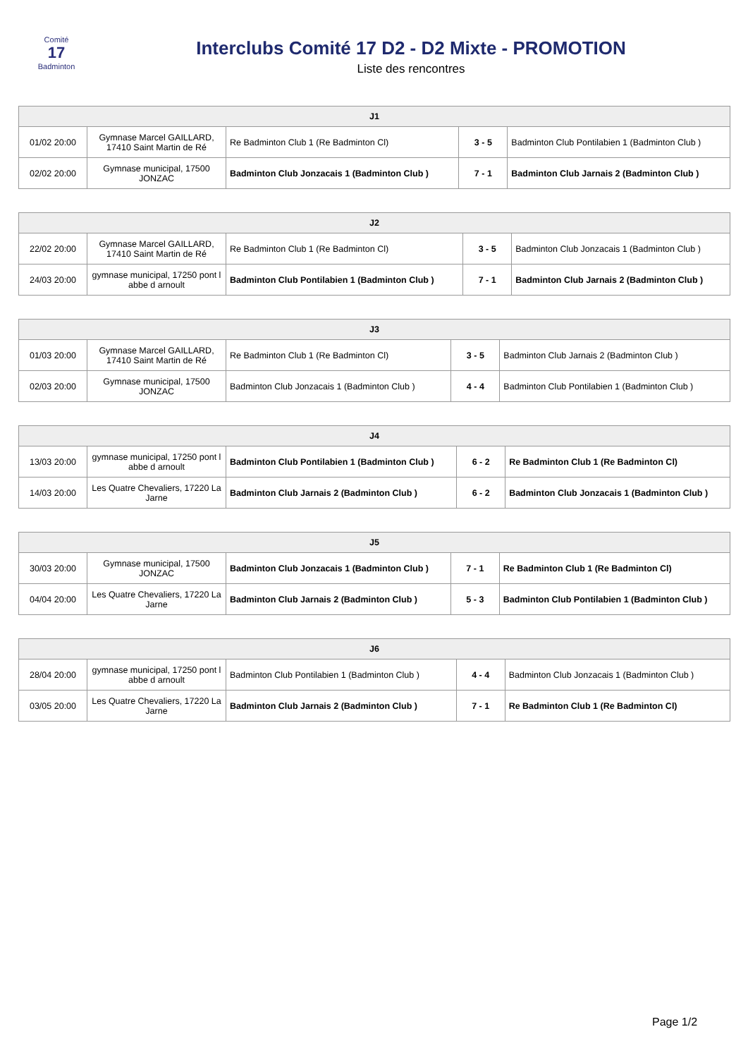Comité
17
Badminton
Interclubs Comité 17 D2 - D2 Mixte - PROMOTION
Liste des rencontres
| J1 | | | | |
| --- | --- | --- | --- | --- |
| 01/02 20:00 | Gymnase Marcel GAILLARD, 17410 Saint Martin de Ré | Re Badminton Club 1 (Re Badminton Cl) | 3 - 5 | Badminton Club Pontilabien 1 (Badminton Club ) |
| 02/02 20:00 | Gymnase municipal, 17500 JONZAC | Badminton Club Jonzacais 1 (Badminton Club ) | 7 - 1 | Badminton Club Jarnais 2 (Badminton Club ) |
| J2 | | | | |
| --- | --- | --- | --- | --- |
| 22/02 20:00 | Gymnase Marcel GAILLARD, 17410 Saint Martin de Ré | Re Badminton Club 1 (Re Badminton Cl) | 3 - 5 | Badminton Club Jonzacais 1 (Badminton Club ) |
| 24/03 20:00 | gymnase municipal, 17250 pont l abbe d arnoult | Badminton Club Pontilabien 1 (Badminton Club ) | 7 - 1 | Badminton Club Jarnais 2 (Badminton Club ) |
| J3 | | | | |
| --- | --- | --- | --- | --- |
| 01/03 20:00 | Gymnase Marcel GAILLARD, 17410 Saint Martin de Ré | Re Badminton Club 1 (Re Badminton Cl) | 3 - 5 | Badminton Club Jarnais 2 (Badminton Club ) |
| 02/03 20:00 | Gymnase municipal, 17500 JONZAC | Badminton Club Jonzacais 1 (Badminton Club ) | 4 - 4 | Badminton Club Pontilabien 1 (Badminton Club ) |
| J4 | | | | |
| --- | --- | --- | --- | --- |
| 13/03 20:00 | gymnase municipal, 17250 pont l abbe d arnoult | Badminton Club Pontilabien 1 (Badminton Club ) | 6 - 2 | Re Badminton Club 1 (Re Badminton Cl) |
| 14/03 20:00 | Les Quatre Chevaliers, 17220 La Jarne | Badminton Club Jarnais 2 (Badminton Club ) | 6 - 2 | Badminton Club Jonzacais 1 (Badminton Club ) |
| J5 | | | | |
| --- | --- | --- | --- | --- |
| 30/03 20:00 | Gymnase municipal, 17500 JONZAC | Badminton Club Jonzacais 1 (Badminton Club ) | 7 - 1 | Re Badminton Club 1 (Re Badminton Cl) |
| 04/04 20:00 | Les Quatre Chevaliers, 17220 La Jarne | Badminton Club Jarnais 2 (Badminton Club ) | 5 - 3 | Badminton Club Pontilabien 1 (Badminton Club ) |
| J6 | | | | |
| --- | --- | --- | --- | --- |
| 28/04 20:00 | gymnase municipal, 17250 pont l abbe d arnoult | Badminton Club Pontilabien 1 (Badminton Club ) | 4 - 4 | Badminton Club Jonzacais 1 (Badminton Club ) |
| 03/05 20:00 | Les Quatre Chevaliers, 17220 La Jarne | Badminton Club Jarnais 2 (Badminton Club ) | 7 - 1 | Re Badminton Club 1 (Re Badminton Cl) |
Page 1/2